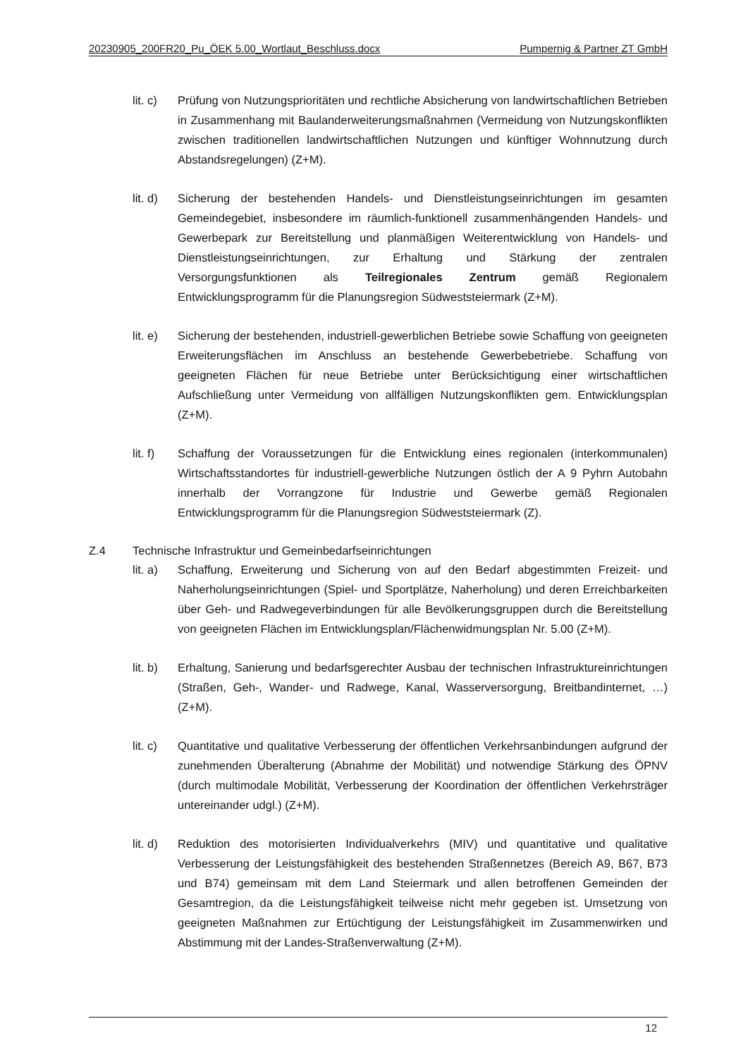20230905_200FR20_Pu_ÖEK 5.00_Wortlaut_Beschluss.docx Pumpernig & Partner ZT GmbH
lit. c)
Prüfung von Nutzungsprioritäten und rechtliche Absicherung von landwirtschaftlichen Betrieben in Zusammenhang mit Baulanderweiterungsmaßnahmen (Vermeidung von Nutzungskonflikten zwischen traditionellen landwirtschaftlichen Nutzungen und künftiger Wohnnutzung durch Abstandsregelungen) (Z+M).
lit. d)
Sicherung der bestehenden Handels- und Dienstleistungseinrichtungen im gesamten Gemeindegebiet, insbesondere im räumlich-funktionell zusammenhängenden Handels- und Gewerbepark zur Bereitstellung und planmäßigen Weiterentwicklung von Handels- und Dienstleistungseinrichtungen, zur Erhaltung und Stärkung der zentralen Versorgungsfunktionen als Teilregionales Zentrum gemäß Regionalem Entwicklungsprogramm für die Planungsregion Südweststeiermark (Z+M).
lit. e)
Sicherung der bestehenden, industriell-gewerblichen Betriebe sowie Schaffung von geeigneten Erweiterungsflächen im Anschluss an bestehende Gewerbebetriebe. Schaffung von geeigneten Flächen für neue Betriebe unter Berücksichtigung einer wirtschaftlichen Aufschließung unter Vermeidung von allfälligen Nutzungskonflikten gem. Entwicklungsplan (Z+M).
lit. f)
Schaffung der Voraussetzungen für die Entwicklung eines regionalen (interkommunalen) Wirtschaftsstandortes für industriell-gewerbliche Nutzungen östlich der A 9 Pyhrn Autobahn innerhalb der Vorrangzone für Industrie und Gewerbe gemäß Regionalen Entwicklungsprogramm für die Planungsregion Südweststeiermark (Z).
Z.4 Technische Infrastruktur und Gemeinbedarfseinrichtungen
lit. a)
Schaffung, Erweiterung und Sicherung von auf den Bedarf abgestimmten Freizeit- und Naherholungseinrichtungen (Spiel- und Sportplätze, Naherholung) und deren Erreichbarkeiten über Geh- und Radwegeverbindungen für alle Bevölkerungsgruppen durch die Bereitstellung von geeigneten Flächen im Entwicklungsplan/Flächenwidmungsplan Nr. 5.00 (Z+M).
lit. b)
Erhaltung, Sanierung und bedarfsgerechter Ausbau der technischen Infrastruktureinrichtungen (Straßen, Geh-, Wander- und Radwege, Kanal, Wasserversorgung, Breitbandinternet, …) (Z+M).
lit. c)
Quantitative und qualitative Verbesserung der öffentlichen Verkehrsanbindungen aufgrund der zunehmenden Überalterung (Abnahme der Mobilität) und notwendige Stärkung des ÖPNV (durch multimodale Mobilität, Verbesserung der Koordination der öffentlichen Verkehrsträger untereinander udgl.) (Z+M).
lit. d)
Reduktion des motorisierten Individualverkehrs (MIV) und quantitative und qualitative Verbesserung der Leistungsfähigkeit des bestehenden Straßennetzes (Bereich A9, B67, B73 und B74) gemeinsam mit dem Land Steiermark und allen betroffenen Gemeinden der Gesamtregion, da die Leistungsfähigkeit teilweise nicht mehr gegeben ist. Umsetzung von geeigneten Maßnahmen zur Ertüchtigung der Leistungsfähigkeit im Zusammenwirken und Abstimmung mit der Landes-Straßenverwaltung (Z+M).
12